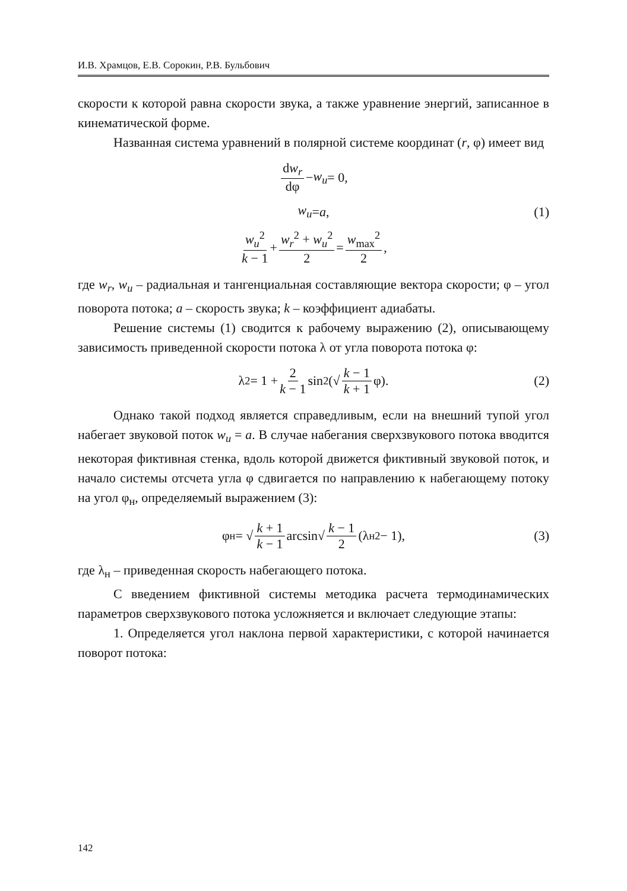И.В. Храмцов, Е.В. Сорокин, Р.В. Бульбович
скорости к которой равна скорости звука, а также уравнение энергий, записанное в кинематической форме.
Названная система уравнений в полярной системе координат (r, φ) имеет вид
dw<sub>r</sub> dφ − w<sub>u</sub> = 0,
w<sub>u</sub> = a, (1)
w<sub>u</sub><sup>2</sup> k − 1 + w<sub>r</sub><sup>2</sup> + w<sub>u</sub><sup>2</sup> 2 = w<sub>max</sub><sup>2</sup> 2,
где w<sub>r</sub>, w<sub>u</sub> – радиальная и тангенциальная составляющие вектора скорости; φ – угол поворота потока; a – скорость звука; k – коэффициент адиабаты.
Решение системы (1) сводится к рабочему выражению (2), описывающему зависимость приведенной скорости потока λ от угла поворота потока φ:
λ<sup>2</sup> = 1 + 2 k − 1 sin<sup>2</sup>(√ k − 1 k + 1 φ). (2)
Однако такой подход является справедливым, если на внешний тупой угол набегает звуковой поток w<sub>u</sub> = a. В случае набегания сверхзвукового потока вводится некоторая фиктивная стенка, вдоль которой движется фиктивный звуковой поток, и начало системы отсчета угла φ сдвигается по направлению к набегающему потоку на угол φ<sub>н</sub>, определяемый выражением (3):
φ<sub>н</sub> = √ k + 1 k − 1 arcsin√ k − 1 2 (λ<sub>н</sub><sup>2</sup> − 1), (3)
где λ<sub>н</sub> – приведенная скорость набегающего потока.
С введением фиктивной системы методика расчета термодинамических параметров сверхзвукового потока усложняется и включает следующие этапы:
1. Определяется угол наклона первой характеристики, с которой начинается поворот потока:
142